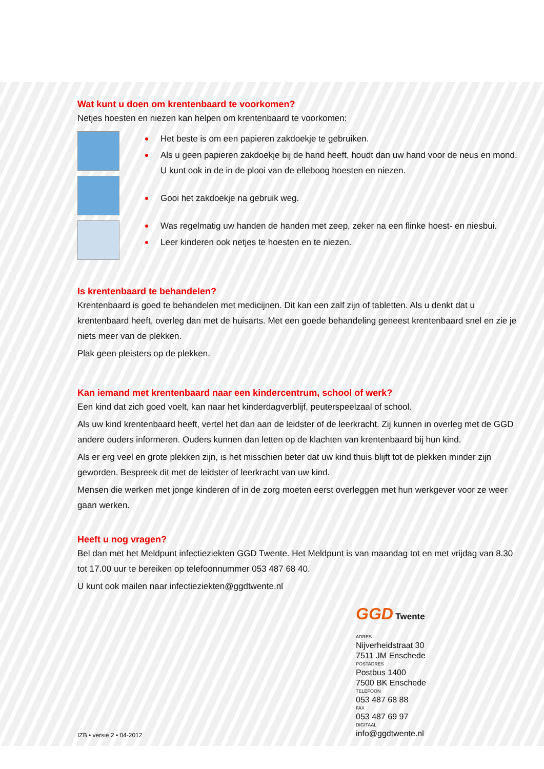Wat kunt u doen om krentenbaard te voorkomen?
Netjes hoesten en niezen kan helpen om krentenbaard te voorkomen:
Het beste is om een papieren zakdoekje te gebruiken.
Als u geen papieren zakdoekje bij de hand heeft, houdt dan uw hand voor de neus en mond. U kunt ook in de in de plooi van de elleboog hoesten en niezen.
Gooi het zakdoekje na gebruik weg.
Was regelmatig uw handen de handen met zeep, zeker na een flinke hoest- en niesbui.
Leer kinderen ook netjes te hoesten en te niezen.
Is krentenbaard te behandelen?
Krentenbaard is goed te behandelen met medicijnen. Dit kan een zalf zijn of tabletten. Als u denkt dat u krentenbaard heeft, overleg dan met de huisarts. Met een goede behandeling geneest krentenbaard snel en zie je niets meer van de plekken.
Plak geen pleisters op de plekken.
Kan iemand met krentenbaard naar een kindercentrum, school of werk?
Een kind dat zich goed voelt, kan naar het kinderdagverblijf, peuterspeelzaal of school.
Als uw kind krentenbaard heeft, vertel het dan aan de leidster of de leerkracht. Zij kunnen in overleg met de GGD andere ouders informeren. Ouders kunnen dan letten op de klachten van krentenbaard bij hun kind.
Als er erg veel en grote plekken zijn, is het misschien beter dat uw kind thuis blijft tot de plekken minder zijn geworden. Bespreek dit met de leidster of leerkracht van uw kind.
Mensen die werken met jonge kinderen of in de zorg moeten eerst overleggen met hun werkgever voor ze weer gaan werken.
Heeft u nog vragen?
Bel dan met het Meldpunt infectieziekten GGD Twente. Het Meldpunt is van maandag tot en met vrijdag van 8.30 tot 17.00 uur te bereiken op telefoonnummer 053 487 68 40.
U kunt ook mailen naar infectieziekten@ggdtwente.nl
IZB • versie 2 • 04-2012
GGD Twente
ADRES
Nijverheidstraat 30
7511 JM Enschede
POSTADRES
Postbus 1400
7500 BK Enschede
TELEFOON
053 487 68 88
FAX
053 487 69 97
DIGITAAL
info@ggdtwente.nl